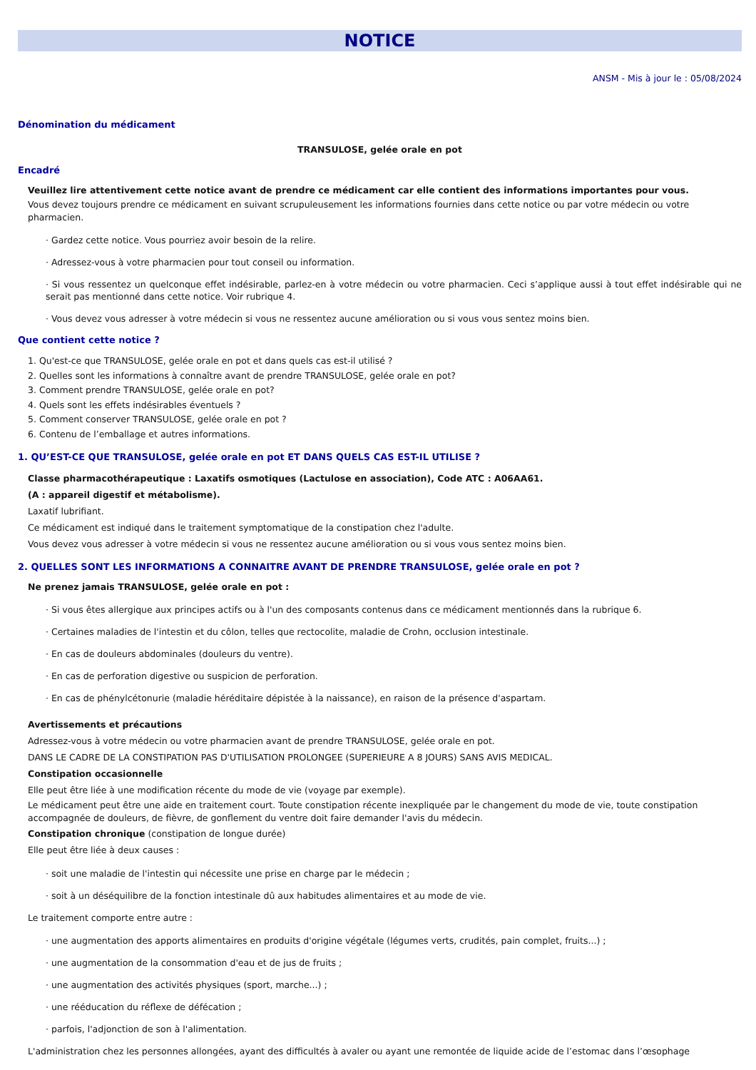NOTICE
ANSM - Mis à jour le : 05/08/2024
Dénomination du médicament
TRANSULOSE, gelée orale en pot
Encadré
Veuillez lire attentivement cette notice avant de prendre ce médicament car elle contient des informations importantes pour vous.
Vous devez toujours prendre ce médicament en suivant scrupuleusement les informations fournies dans cette notice ou par votre médecin ou votre pharmacien.
· Gardez cette notice. Vous pourriez avoir besoin de la relire.
· Adressez-vous à votre pharmacien pour tout conseil ou information.
· Si vous ressentez un quelconque effet indésirable, parlez-en à votre médecin ou votre pharmacien. Ceci s’applique aussi à tout effet indésirable qui ne serait pas mentionné dans cette notice. Voir rubrique 4.
· Vous devez vous adresser à votre médecin si vous ne ressentez aucune amélioration ou si vous vous sentez moins bien.
Que contient cette notice ?
1. Qu'est-ce que TRANSULOSE, gelée orale en pot et dans quels cas est-il utilisé ?
2. Quelles sont les informations à connaître avant de prendre TRANSULOSE, gelée orale en pot?
3. Comment prendre TRANSULOSE, gelée orale en pot?
4. Quels sont les effets indésirables éventuels ?
5. Comment conserver TRANSULOSE, gelée orale en pot ?
6. Contenu de l’emballage et autres informations.
1. QU’EST-CE QUE TRANSULOSE, gelée orale en pot ET DANS QUELS CAS EST-IL UTILISE ?
Classe pharmacothérapeutique : Laxatifs osmotiques (Lactulose en association), Code ATC : A06AA61.
(A : appareil digestif et métabolisme).
Laxatif lubrifiant.
Ce médicament est indiqué dans le traitement symptomatique de la constipation chez l'adulte.
Vous devez vous adresser à votre médecin si vous ne ressentez aucune amélioration ou si vous vous sentez moins bien.
2. QUELLES SONT LES INFORMATIONS A CONNAITRE AVANT DE PRENDRE TRANSULOSE, gelée orale en pot ?
Ne prenez jamais TRANSULOSE, gelée orale en pot :
· Si vous êtes allergique aux principes actifs ou à l'un des composants contenus dans ce médicament mentionnés dans la rubrique 6.
· Certaines maladies de l'intestin et du côlon, telles que rectocolite, maladie de Crohn, occlusion intestinale.
· En cas de douleurs abdominales (douleurs du ventre).
· En cas de perforation digestive ou suspicion de perforation.
· En cas de phénylcétonurie (maladie héréditaire dépistée à la naissance), en raison de la présence d'aspartam.
Avertissements et précautions
Adressez-vous à votre médecin ou votre pharmacien avant de prendre TRANSULOSE, gelée orale en pot.
DANS LE CADRE DE LA CONSTIPATION PAS D'UTILISATION PROLONGEE (SUPERIEURE A 8 JOURS) SANS AVIS MEDICAL.
Constipation occasionnelle
Elle peut être liée à une modification récente du mode de vie (voyage par exemple).
Le médicament peut être une aide en traitement court. Toute constipation récente inexpliquée par le changement du mode de vie, toute constipation accompagnée de douleurs, de fièvre, de gonflement du ventre doit faire demander l'avis du médecin.
Constipation chronique (constipation de longue durée)
Elle peut être liée à deux causes :
· soit une maladie de l'intestin qui nécessite une prise en charge par le médecin ;
· soit à un déséquilibre de la fonction intestinale dû aux habitudes alimentaires et au mode de vie.
Le traitement comporte entre autre :
· une augmentation des apports alimentaires en produits d'origine végétale (légumes verts, crudités, pain complet, fruits...) ;
· une augmentation de la consommation d'eau et de jus de fruits ;
· une augmentation des activités physiques (sport, marche...) ;
· une rééducation du réflexe de défécation ;
· parfois, l'adjonction de son à l'alimentation.
L'administration chez les personnes allongées, ayant des difficultés à avaler ou ayant une remontée de liquide acide de l’estomac dans l’œsophage